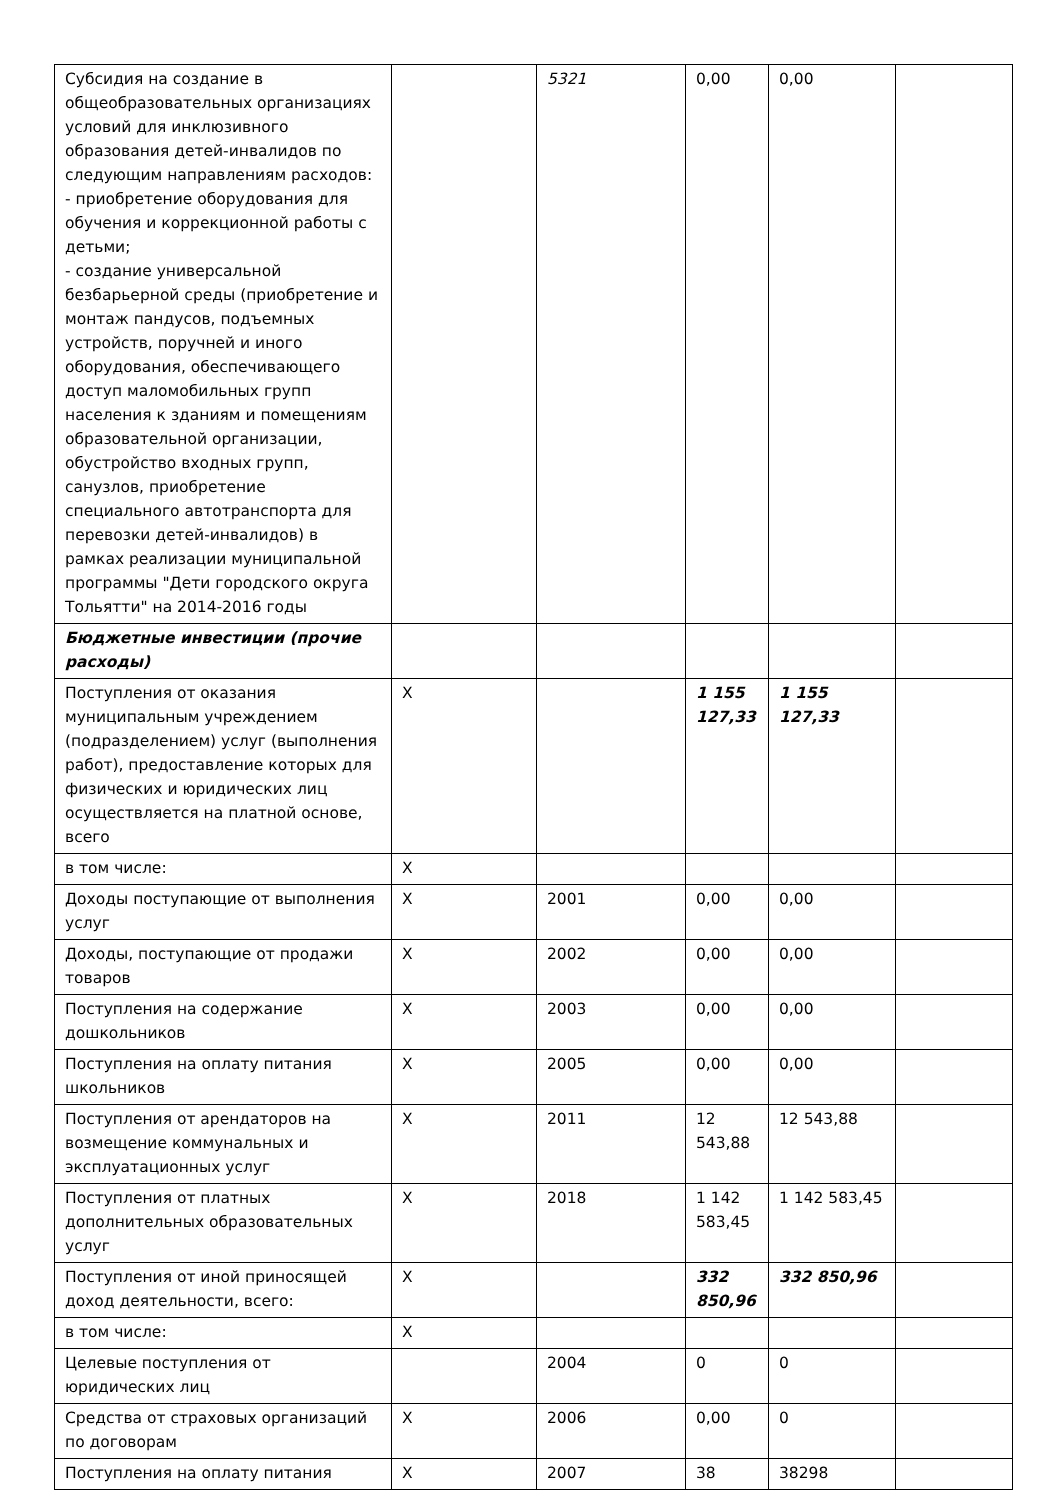| Субсидия на создание в общеобразовательных организациях условий для инклюзивного образования детей-инвалидов по следующим направлениям расходов: - приобретение оборудования для обучения и коррекционной работы с детьми; - создание универсальной безбарьерной среды (приобретение и монтаж пандусов, подъемных устройств, поручней и иного оборудования, обеспечивающего доступ маломобильных групп населения к зданиям и помещениям образовательной организации, обустройство входных групп, санузлов, приобретение специального автотранспорта для перевозки детей-инвалидов) в рамках реализации муниципальной программы "Дети городского округа Тольятти" на 2014-2016 годы | | 5321 | 0,00 | 0,00 | |
| Бюджетные инвестиции (прочие расходы) | | | | | |
| Поступления от оказания муниципальным учреждением (подразделением) услуг (выполнения работ), предоставление которых для физических и юридических лиц осуществляется на платной основе, всего | Х | | 1 155 127,33 | 1 155 127,33 | |
| в том числе: | Х | | | | |
| Доходы поступающие от выполнения услуг | Х | 2001 | 0,00 | 0,00 | |
| Доходы, поступающие от продажи товаров | Х | 2002 | 0,00 | 0,00 | |
| Поступления на содержание дошкольников | Х | 2003 | 0,00 | 0,00 | |
| Поступления на оплату питания школьников | Х | 2005 | 0,00 | 0,00 | |
| Поступления от арендаторов на возмещение коммунальных и эксплуатационных услуг | Х | 2011 | 12 543,88 | 12 543,88 | |
| Поступления от платных дополнительных образовательных услуг | Х | 2018 | 1 142 583,45 | 1 142 583,45 | |
| Поступления от иной приносящей доход деятельности, всего: | Х | | 332 850,96 | 332 850,96 | |
| в том числе: | Х | | | | |
| Целевые поступления от юридических лиц | | 2004 | 0 | 0 | |
| Средства от страховых организаций по договорам | Х | 2006 | 0,00 | 0 | |
| Поступления на оплату питания | Х | 2007 | 38 | 38298 | |